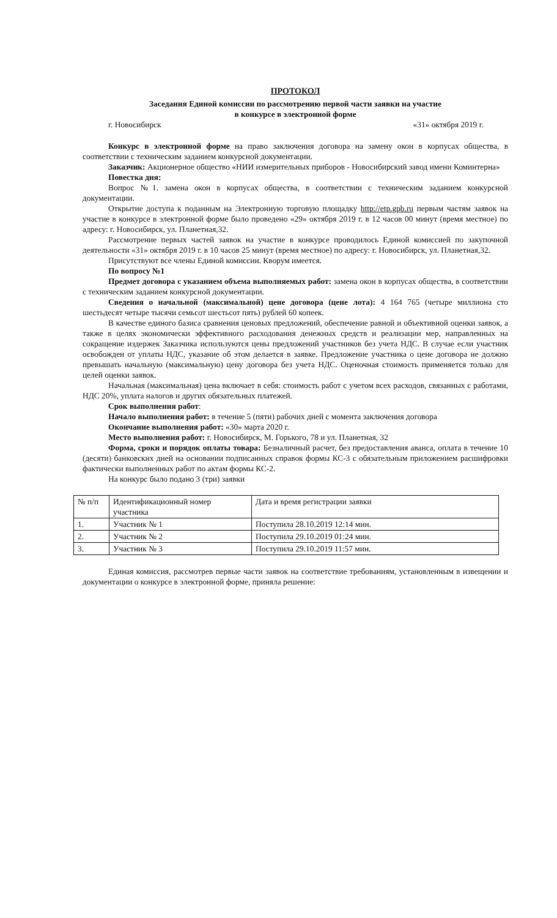ПРОТОКОЛ
Заседания Единой комиссии по рассмотрению первой части заявки на участие
в конкурсе в электронной форме
г. Новосибирск «31» октября 2019 г.
Конкурс в электронной форме на право заключения договора на замену окон в корпусах общества, в соответствии с техническим заданием конкурсной документации.
Заказчик: Акционерное общество «НИИ измерительных приборов - Новосибирский завод имени Коминтерна»
Повестка дня:
Вопрос №1. замена окон в корпусах общества, в соответствии с техническим заданием конкурсной документации.
Открытие доступа к поданным на Электронную торговую площадку http://etp.gpb.ru первым частям заявок на участие в конкурсе в электронной форме было проведено «29» октября 2019 г. в 12 часов 00 минут (время местное) по адресу: г. Новосибирск, ул. Планетная,32.
Рассмотрение первых частей заявок на участие в конкурсе проводилось Единой комиссией по закупочной деятельности «31» октября 2019 г. в 10 часов 25 минут (время местное) по адресу: г. Новосибирск, ул. Планетная,32.
Присутствуют все члены Единой комиссии. Кворум имеется.
По вопросу №1
Предмет договора с указанием объема выполняемых работ: замена окон в корпусах общества, в соответствии с техническим заданием конкурсной документации.
Сведения о начальной (максимальной) цене договора (цене лота): 4 164 765 (четыре миллиона сто шестьдесят четыре тысячи семьсот шестьсот пять) рублей 60 копеек.
В качестве единого базиса сравнения ценовых предложений, обеспечение равной и объективной оценки заявок, а также в целях экономически эффективного расходования денежных средств и реализации мер, направленных на сокращение издержек Заказчика используются цены предложений участников без учета НДС. В случае если участник освобожден от уплаты НДС, указание об этом делается в заявке. Предложение участника о цене договора не должно превышать начальную (максимальную) цену договора без учета НДС. Оценочная стоимость применяется только для целей оценки заявок.
Начальная (максимальная) цена включает в себя: стоимость работ с учетом всех расходов, связанных с работами, НДС 20%, уплата налогов и других обязательных платежей.
Срок выполнения работ:
Начало выполнения работ: в течение 5 (пяти) рабочих дней с момента заключения договора
Окончание выполнения работ: «30» марта 2020 г.
Место выполнения работ: г. Новосибирск, М. Горького, 78 и ул. Планетная, 32
Форма, сроки и порядок оплаты товара: Безналичный расчет, без предоставления аванса, оплата в течение 10 (десяти) банковских дней на основании подписанных справок формы КС-3 с обязательным приложением расшифровки фактически выполненных работ по актам формы КС-2.
На конкурс было подано 3 (три) заявки
| № п/п | Идентификационный номер участника | Дата и время регистрации заявки |
| 1. | Участник № 1 | Поступила 28.10.2019 12:14 мин. |
| 2. | Участник № 2 | Поступила 29.10.2019 01:24 мин. |
| 3. | Участник № 3 | Поступила 29.10.2019 11:57 мин. |
Единая комиссия, рассмотрев первые части заявок на соответствие требованиям, установленным в извещении и документации о конкурсе в электронной форме, приняла решение: